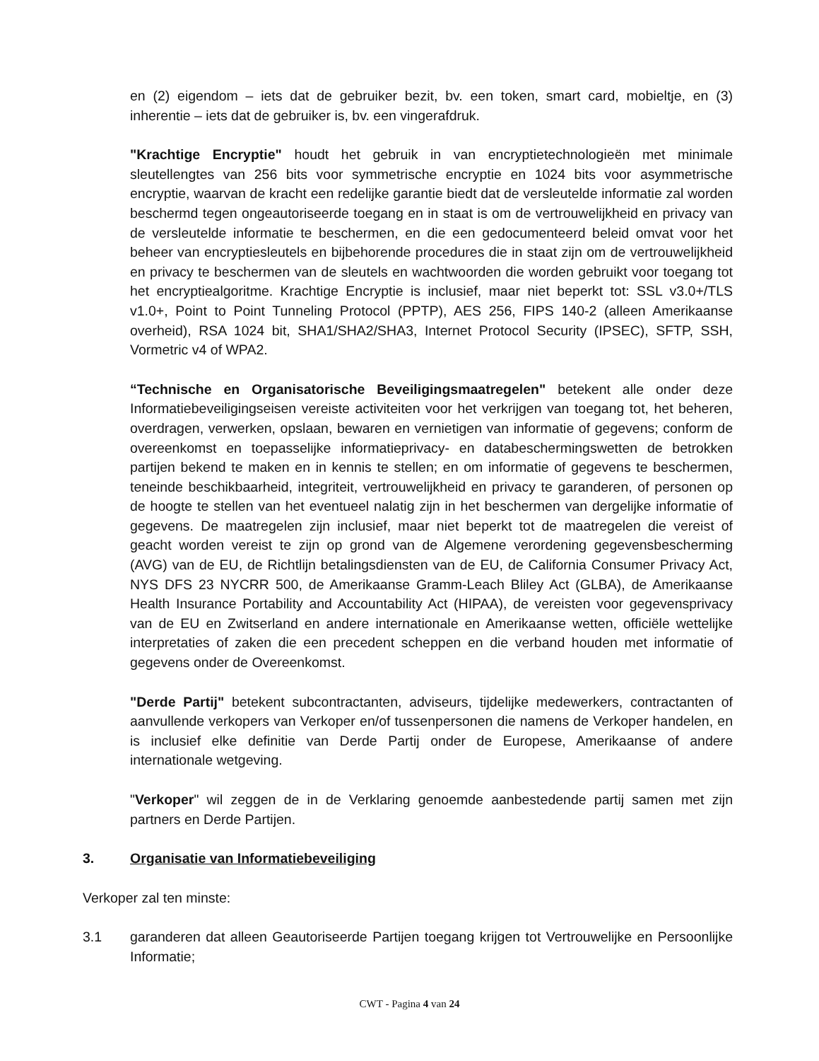en (2) eigendom – iets dat de gebruiker bezit, bv. een token, smart card, mobieltje, en (3) inherentie – iets dat de gebruiker is, bv. een vingerafdruk.
"Krachtige Encryptie" houdt het gebruik in van encryptietechnologieën met minimale sleutellengtes van 256 bits voor symmetrische encryptie en 1024 bits voor asymmetrische encryptie, waarvan de kracht een redelijke garantie biedt dat de versleutelde informatie zal worden beschermd tegen ongeautoriseerde toegang en in staat is om de vertrouwelijkheid en privacy van de versleutelde informatie te beschermen, en die een gedocumenteerd beleid omvat voor het beheer van encryptiesleutels en bijbehorende procedures die in staat zijn om de vertrouwelijkheid en privacy te beschermen van de sleutels en wachtwoorden die worden gebruikt voor toegang tot het encryptiealgoritme. Krachtige Encryptie is inclusief, maar niet beperkt tot: SSL v3.0+/TLS v1.0+, Point to Point Tunneling Protocol (PPTP), AES 256, FIPS 140-2 (alleen Amerikaanse overheid), RSA 1024 bit, SHA1/SHA2/SHA3, Internet Protocol Security (IPSEC), SFTP, SSH, Vormetric v4 of WPA2.
“Technische en Organisatorische Beveiligingsmaatregelen" betekent alle onder deze Informatiebeveiligingseisen vereiste activiteiten voor het verkrijgen van toegang tot, het beheren, overdragen, verwerken, opslaan, bewaren en vernietigen van informatie of gegevens; conform de overeenkomst en toepasselijke informatieprivacy- en databeschermingswetten de betrokken partijen bekend te maken en in kennis te stellen; en om informatie of gegevens te beschermen, teneinde beschikbaarheid, integriteit, vertrouwelijkheid en privacy te garanderen, of personen op de hoogte te stellen van het eventueel nalatig zijn in het beschermen van dergelijke informatie of gegevens. De maatregelen zijn inclusief, maar niet beperkt tot de maatregelen die vereist of geacht worden vereist te zijn op grond van de Algemene verordening gegevensbescherming (AVG) van de EU, de Richtlijn betalingsdiensten van de EU, de California Consumer Privacy Act, NYS DFS 23 NYCRR 500, de Amerikaanse Gramm-Leach Bliley Act (GLBA), de Amerikaanse Health Insurance Portability and Accountability Act (HIPAA), de vereisten voor gegevensprivacy van de EU en Zwitserland en andere internationale en Amerikaanse wetten, officiële wettelijke interpretaties of zaken die een precedent scheppen en die verband houden met informatie of gegevens onder de Overeenkomst.
"Derde Partij" betekent subcontractanten, adviseurs, tijdelijke medewerkers, contractanten of aanvullende verkopers van Verkoper en/of tussenpersonen die namens de Verkoper handelen, en is inclusief elke definitie van Derde Partij onder de Europese, Amerikaanse of andere internationale wetgeving.
"Verkoper" wil zeggen de in de Verklaring genoemde aanbestedende partij samen met zijn partners en Derde Partijen.
3. Organisatie van Informatiebeveiliging
Verkoper zal ten minste:
3.1 garanderen dat alleen Geautoriseerde Partijen toegang krijgen tot Vertrouwelijke en Persoonlijke Informatie;
CWT - Pagina 4 van 24